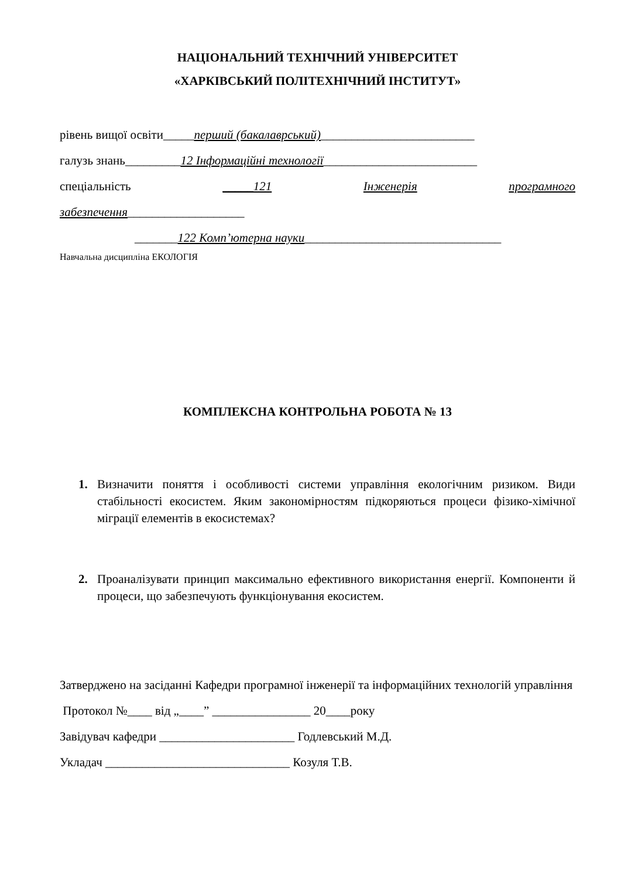НАЦІОНАЛЬНИЙ ТЕХНІЧНИЙ УНІВЕРСИТЕТ
«ХАРКІВСЬКИЙ ПОЛІТЕХНІЧНИЙ ІНСТИТУТ»
рівень вищої освіти_____перший (бакалаврський)_________________________
галузь знань_________12 Інформаційні технології_________________________
спеціальність _____121 Інженерія програмного
забезпечення___________________
_______122 Комп’ютерна науки________________________________
Навчальна дисципліна ЕКОЛОГІЯ
КОМПЛЕКСНА КОНТРОЛЬНА РОБОТА № 13
1. Визначити поняття і особливості системи управління екологічним ризиком. Види стабільності екосистем. Яким закономірностям підкоряються процеси фізико-хімічної міграції елементів в екосистемах?
2. Проаналізувати принцип максимально ефективного використання енергії. Компоненти й процеси, що забезпечують функціонування екосистем.
Затверджено на засіданні Кафедри програмної інженерії та інформаційних технологій управління
Протокол №____ від „____” ________________ 20____року
Завідувач кафедри ______________________ Годлевський М.Д.
Укладач ______________________________ Козуля Т.В.